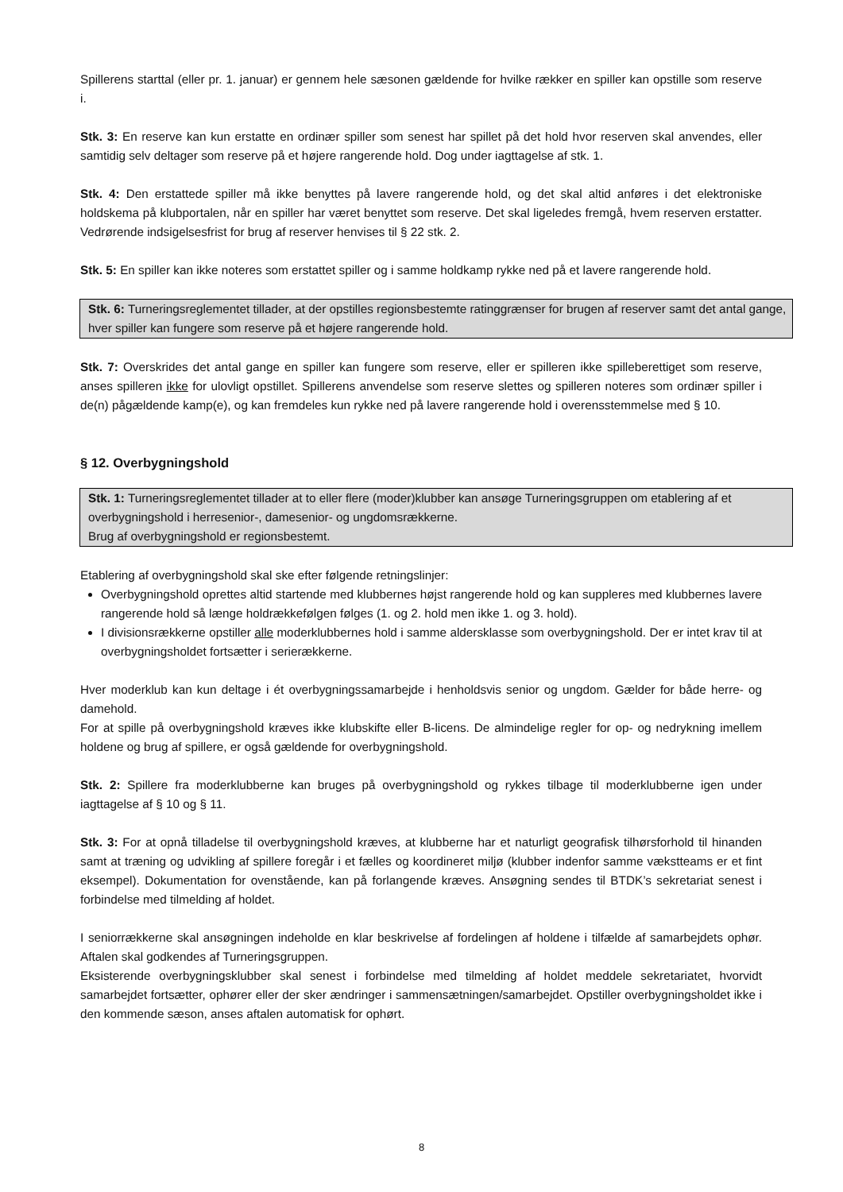Spillerens starttal (eller pr. 1. januar) er gennem hele sæsonen gældende for hvilke rækker en spiller kan opstille som reserve i.
Stk. 3: En reserve kan kun erstatte en ordinær spiller som senest har spillet på det hold hvor reserven skal anvendes, eller samtidig selv deltager som reserve på et højere rangerende hold. Dog under iagttagelse af stk. 1.
Stk. 4: Den erstattede spiller må ikke benyttes på lavere rangerende hold, og det skal altid anføres i det elektroniske holdskema på klubportalen, når en spiller har været benyttet som reserve. Det skal ligeledes fremgå, hvem reserven erstatter. Vedrørende indsigelsesfrist for brug af reserver henvises til § 22 stk. 2.
Stk. 5: En spiller kan ikke noteres som erstattet spiller og i samme holdkamp rykke ned på et lavere rangerende hold.
Stk. 6: Turneringsreglementet tillader, at der opstilles regionsbestemte ratinggrænser for brugen af reserver samt det antal gange, hver spiller kan fungere som reserve på et højere rangerende hold.
Stk. 7: Overskrides det antal gange en spiller kan fungere som reserve, eller er spilleren ikke spilleberettiget som reserve, anses spilleren ikke for ulovligt opstillet. Spillerens anvendelse som reserve slettes og spilleren noteres som ordinær spiller i de(n) pågældende kamp(e), og kan fremdeles kun rykke ned på lavere rangerende hold i overensstemmelse med § 10.
§ 12. Overbygningshold
Stk. 1: Turneringsreglementet tillader at to eller flere (moder)klubber kan ansøge Turneringsgruppen om etablering af et overbygningshold i herresenior-, damesenior- og ungdomsrækkerne.
Brug af overbygningshold er regionsbestemt.
Etablering af overbygningshold skal ske efter følgende retningslinjer:
Overbygningshold oprettes altid startende med klubbernes højst rangerende hold og kan suppleres med klubbernes lavere rangerende hold så længe holdrækkefølgen følges (1. og 2. hold men ikke 1. og 3. hold).
I divisionsrækkerne opstiller alle moderklubbernes hold i samme aldersklasse som overbygningshold. Der er intet krav til at overbygningsholdet fortsætter i serierækkerne.
Hver moderklub kan kun deltage i ét overbygningssamarbejde i henholdsvis senior og ungdom. Gælder for både herre- og damehold.
For at spille på overbygningshold kræves ikke klubskifte eller B-licens. De almindelige regler for op- og nedrykning imellem holdene og brug af spillere, er også gældende for overbygningshold.
Stk. 2: Spillere fra moderklubberne kan bruges på overbygningshold og rykkes tilbage til moderklubberne igen under iagttagelse af § 10 og § 11.
Stk. 3: For at opnå tilladelse til overbygningshold kræves, at klubberne har et naturligt geografisk tilhørsforhold til hinanden samt at træning og udvikling af spillere foregår i et fælles og koordineret miljø (klubber indenfor samme vækstteams er et fint eksempel). Dokumentation for ovenstående, kan på forlangende kræves. Ansøgning sendes til BTDK’s sekretariat senest i forbindelse med tilmelding af holdet.
I seniorrækkerne skal ansøgningen indeholde en klar beskrivelse af fordelingen af holdene i tilfælde af samarbejdets ophør. Aftalen skal godkendes af Turneringsgruppen.
Eksisterende overbygningsklubber skal senest i forbindelse med tilmelding af holdet meddele sekretariatet, hvorvidt samarbejdet fortsætter, ophører eller der sker ændringer i sammensætningen/samarbejdet. Opstiller overbygningsholdet ikke i den kommende sæson, anses aftalen automatisk for ophørt.
8